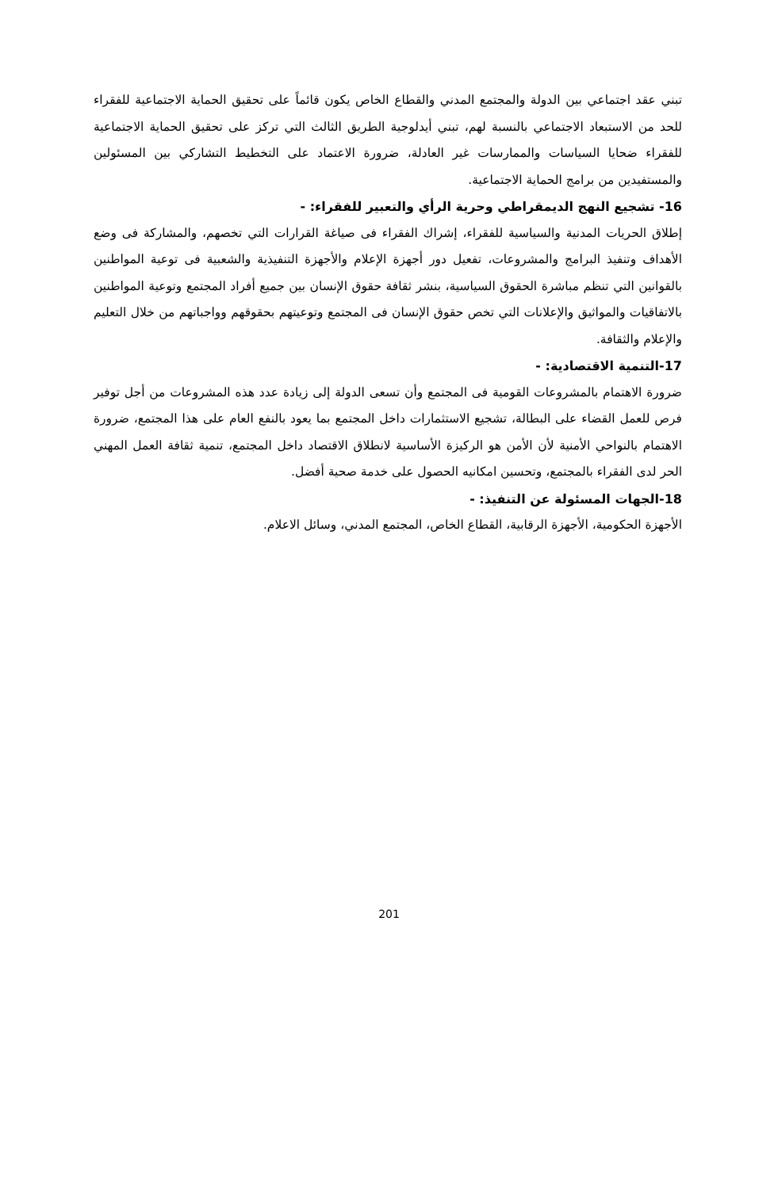تبني عقد اجتماعي بين الدولة والمجتمع المدني والقطاع الخاص يكون قائماً على تحقيق الحماية الاجتماعية للفقراء للحد من الاستبعاد الاجتماعي بالنسبة لهم، تبني أيدلوجية الطريق الثالث التي تركز على تحقيق الحماية الاجتماعية للفقراء ضحايا السياسات والممارسات غير العادلة، ضرورة الاعتماد على التخطيط التشاركي بين المسئولين والمستفيدين من برامج الحماية الاجتماعية.
16- تشجيع النهج الديمقراطي وحرية الرأي والتعبير للفقراء: -
إطلاق الحريات المدنية والسياسية للفقراء، إشراك الفقراء فى صياغة القرارات التي تخصهم، والمشاركة فى وضع الأهداف وتنفيذ البرامج والمشروعات، تفعيل دور أجهزة الإعلام والأجهزة التنفيذية والشعبية فى توعية المواطنين بالقوانين التي تنظم مباشرة الحقوق السياسية، بنشر ثقافة حقوق الإنسان بين جميع أفراد المجتمع وتوعية المواطنين بالاتفاقيات والمواثيق والإعلانات التي تخص حقوق الإنسان فى المجتمع وتوعيتهم بحقوقهم وواجباتهم من خلال التعليم والإعلام والثقافة.
17-التنمية الاقتصادية: -
ضرورة الاهتمام بالمشروعات القومية فى المجتمع وأن تسعى الدولة إلى زيادة عدد هذه المشروعات من أجل توفير فرص للعمل القضاء على البطالة، تشجيع الاستثمارات داخل المجتمع بما يعود بالنفع العام على هذا المجتمع، ضرورة الاهتمام بالنواحي الأمنية لأن الأمن هو الركيزة الأساسية لانطلاق الاقتصاد داخل المجتمع، تنمية ثقافة العمل المهني الحر لدى الفقراء بالمجتمع، وتحسين امكانيه الحصول على خدمة صحية أفضل.
18-الجهات المسئولة عن التنفيذ: -
الأجهزة الحكومية، الأجهزة الرقابية، القطاع الخاص، المجتمع المدني، وسائل الاعلام.
201